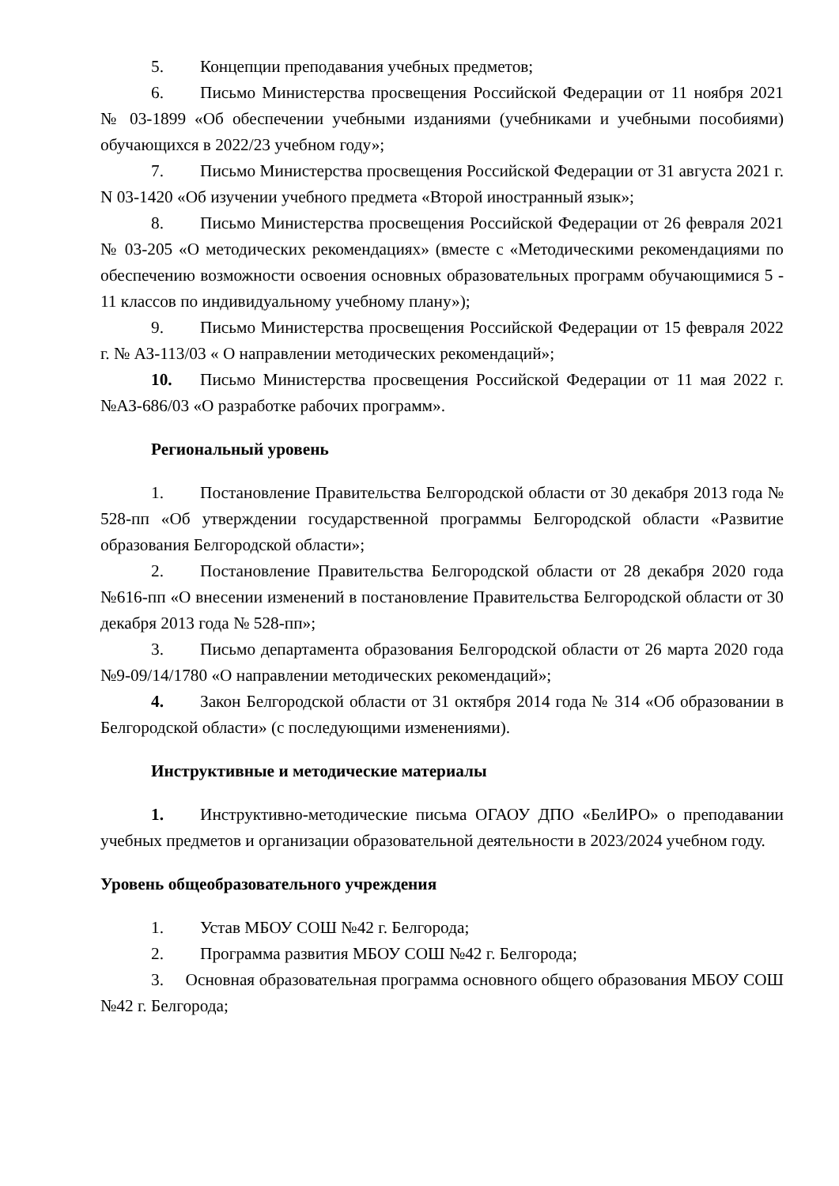5. Концепции преподавания учебных предметов;
6. Письмо Министерства просвещения Российской Федерации от 11 ноября 2021 № 03-1899 «Об обеспечении учебными изданиями (учебниками и учебными пособиями) обучающихся в 2022/23 учебном году»;
7. Письмо Министерства просвещения Российской Федерации от 31 августа 2021 г. N 03-1420 «Об изучении учебного предмета «Второй иностранный язык»;
8. Письмо Министерства просвещения Российской Федерации от 26 февраля 2021 № 03-205 «О методических рекомендациях» (вместе с «Методическими рекомендациями по обеспечению возможности освоения основных образовательных программ обучающимися 5 - 11 классов по индивидуальному учебному плану»);
9. Письмо Министерства просвещения Российской Федерации от 15 февраля 2022 г. № АЗ-113/03 « О направлении методических рекомендаций»;
10. Письмо Министерства просвещения Российской Федерации от 11 мая 2022 г. №АЗ-686/03 «О разработке рабочих программ».
Региональный уровень
1. Постановление Правительства Белгородской области от 30 декабря 2013 года № 528-пп «Об утверждении государственной программы Белгородской области «Развитие образования Белгородской области»;
2. Постановление Правительства Белгородской области от 28 декабря 2020 года №616-пп «О внесении изменений в постановление Правительства Белгородской области от 30 декабря 2013 года № 528-пп»;
3. Письмо департамента образования Белгородской области от 26 марта 2020 года №9-09/14/1780 «О направлении методических рекомендаций»;
4. Закон Белгородской области от 31 октября 2014 года № 314 «Об образовании в Белгородской области» (с последующими изменениями).
Инструктивные и методические материалы
1. Инструктивно-методические письма ОГАОУ ДПО «БелИРО» о преподавании учебных предметов и организации образовательной деятельности в 2023/2024 учебном году.
Уровень общеобразовательного учреждения
1. Устав МБОУ СОШ №42 г. Белгорода;
2. Программа развития МБОУ СОШ №42 г. Белгорода;
3. Основная образовательная программа основного общего образования МБОУ СОШ №42 г. Белгорода;